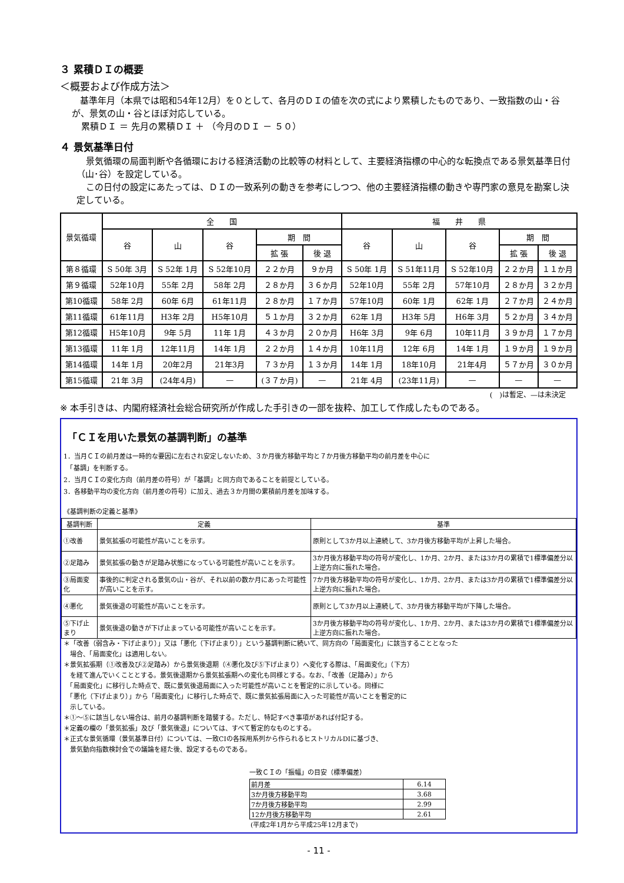３ 累積ＤＩの概要
＜概要および作成方法＞
基準年月（本県では昭和54年12月）を０として、各月のＤＩの値を次の式により累積したものであり、一致指数の山・谷が、景気の山・谷とほぼ対応している。
累積ＤＩ ＝ 先月の累積ＤＩ ＋ （今月のＤＩ － ５０）
４ 景気基準日付
景気循環の局面判断や各循環における経済活動の比較等の材料として、主要経済指標の中心的な転換点である景気基準日付（山･谷）を設定している。
この日付の設定にあたっては、ＤＩの一致系列の動きを参考にしつつ、他の主要経済指標の動きや専門家の意見を勘案し決定している。
| 景気循環 | 全 国 | | | | | 福 井 県 | | | | |
| --- | --- | --- | --- | --- | --- | --- | --- | --- | --- | --- |
| | 谷 | 山 | 谷 | 期 間 | | 谷 | 山 | 谷 | 期 間 | |
| | | | | 拡 張 | 後 退 | | | | 拡 張 | 後 退 |
| 第８循環 | S 50年 3月 | S 52年 1月 | S 52年10月 | ２２か月 | ９か月 | S 50年 1月 | S 51年11月 | S 52年10月 | ２２か月 | １１か月 |
| 第９循環 | 52年10月 | 55年 2月 | 58年 2月 | ２８か月 | ３６か月 | 52年10月 | 55年 2月 | 57年10月 | ２８か月 | ３２か月 |
| 第10循環 | 58年 2月 | 60年 6月 | 61年11月 | ２８か月 | １７か月 | 57年10月 | 60年 1月 | 62年 1月 | ２７か月 | ２４か月 |
| 第11循環 | 61年11月 | H3年 2月 | H5年10月 | ５１か月 | ３２か月 | 62年 1月 | H3年 5月 | H6年 3月 | ５２か月 | ３４か月 |
| 第12循環 | H5年10月 | 9年 5月 | 11年 1月 | ４３か月 | ２０か月 | H6年 3月 | 9年 6月 | 10年11月 | ３９か月 | １７か月 |
| 第13循環 | 11年 1月 | 12年11月 | 14年 1月 | ２２か月 | １４か月 | 10年11月 | 12年 6月 | 14年 1月 | １９か月 | １９か月 |
| 第14循環 | 14年 1月 | 20年2月 | 21年3月 | ７３か月 | １３か月 | 14年 1月 | 18年10月 | 21年4月 | ５７か月 | ３０か月 |
| 第15循環 | 21年 3月 | (24年4月) | — | (３７か月) | — | 21年 4月 | (23年11月) | — | — | — |
(　)は暫定、—は未決定
※ 本手引きは、内閣府経済社会総合研究所が作成した手引きの一部を抜粋、加工して作成したものである。
「ＣＩを用いた景気の基調判断」の基準
1．当月ＣＩの前月差は一時的な要因に左右され安定しないため、３か月後方移動平均と７か月後方移動平均の前月差を中心に
　「基調」を判断する。
2．当月ＣＩの変化方向（前月差の符号）が「基調」と同方向であることを前提としている。
3．各移動平均の変化方向（前月差の符号）に加え、過去３か月間の累積前月差を加味する。
《基調判断の定義と基準》
| 基調判断 | 定義 | 基準 |
| --- | --- | --- |
| ①改善 | 景気拡張の可能性が高いことを示す。 | 原則として3か月以上連続して、3か月後方移動平均が上昇した場合。 |
| ②足踏み | 景気拡張の動きが足踏み状態になっている可能性が高いことを示す。 | 3か月後方移動平均の符号が変化し、1か月、2か月、または3か月の累積で1標準偏差分以上逆方向に振れた場合。 |
| ③局面変化 | 事後的に判定される景気の山・谷が、それ以前の数か月にあった可能性が高いことを示す。 | 7か月後方移動平均の符号が変化し、1か月、2か月、または3か月の累積で1標準偏差分以上逆方向に振れた場合。 |
| ④悪化 | 景気後退の可能性が高いことを示す。 | 原則として3か月以上連続して、3か月後方移動平均が下降した場合。 |
| ⑤下げ止まり | 景気後退の動きが下げ止まっている可能性が高いことを示す。 | 3か月後方移動平均の符号が変化し、1か月、2か月、または3か月の累積で1標準偏差分以上逆方向に振れた場合。 |
＊「改善（弱含み・下げ止まり）」又は「悪化（下げ止まり）」という基調判断に続いて、同方向の「局面変化」に該当することとなった
　場合、「局面変化」は適用しない。
＊景気拡張期（①改善及び②足踏み）から景気後退期（④悪化及び⑤下げ止まり）へ変化する際は、「局面変化」（下方）
　を経て進んでいくこととする。景気後退期から景気拡張期への変化も同様とする。なお、「改善（足踏み）」から
　「局面変化」に移行した時点で、既に景気後退局面に入った可能性が高いことを暫定的に示している。同様に
　「悪化（下げ止まり）」から「局面変化」に移行した時点で、既に景気拡張局面に入った可能性が高いことを暫定的に
　示している。
＊①～⑤に該当しない場合は、前月の基調判断を踏襲する。ただし、特記すべき事項があれば付記する。
＊定義の欄の「景気拡張」及び「景気後退」については、すべて暫定的なものとする。
＊正式な景気循環（景気基準日付）については、一致CIの各採用系列から作られるヒストリカルDIに基づき、
　景気動向指数検討会での議論を経た後、設定するものである。
一致ＣＩの「振幅」の目安（標準偏差）
| 前月差 | 6.14 |
| 3か月後方移動平均 | 3.68 |
| 7か月後方移動平均 | 2.99 |
| 12か月後方移動平均 | 2.61 |
(平成2年1月から平成25年12月まで)
- 11 -